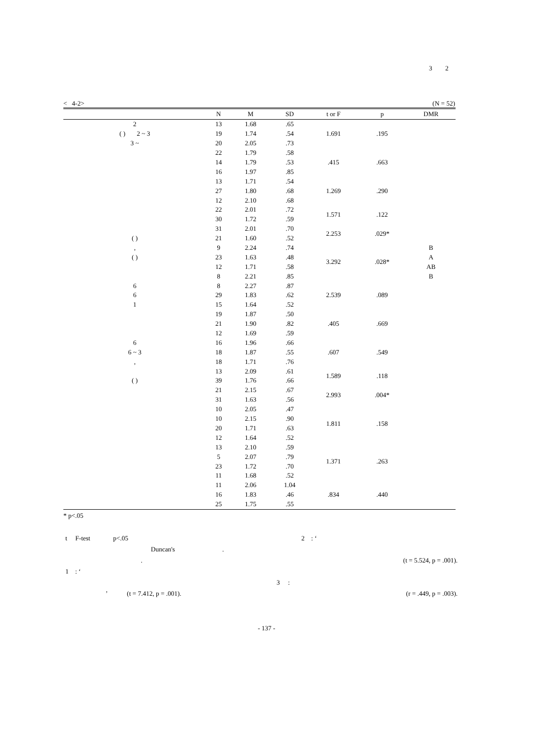3 2
< 4-2> (N = 52)
| | N | M | SD | t or F | p | DMR |
| --- | --- | --- | --- | --- | --- | --- |
| 2 | 13 | 1.68 | .65 | 1.691 | .195 | |
| ( ) 2 ~ 3 | 19 | 1.74 | .54 | | | |
| 3 ~ | 20 | 2.05 | .73 | | | |
| | 22 | 1.79 | .58 | .415 | .663 | |
| | 14 | 1.79 | .53 | | | |
| | 16 | 1.97 | .85 | | | |
| | 13 | 1.71 | .54 | 1.269 | .290 | |
| | 27 | 1.80 | .68 | | | |
| | 12 | 2.10 | .68 | | | |
| | 22 | 2.01 | .72 | 1.571 | .122 | |
| | 30 | 1.72 | .59 | | | |
| | 31 | 2.01 | .70 | 2.253 | .029* | |
| ( ) | 21 | 1.60 | .52 | | | |
| , | 9 | 2.24 | .74 | 3.292 | .028* | B |
| ( ) | 23 | 1.63 | .48 | | | A |
| | 12 | 1.71 | .58 | | | AB |
| | 8 | 2.21 | .85 | | | B |
| 6 | 8 | 2.27 | .87 | 2.539 | .089 | |
| 6 | 29 | 1.83 | .62 | | | |
| 1 | 15 | 1.64 | .52 | | | |
| | 19 | 1.87 | .50 | .405 | .669 | |
| | 21 | 1.90 | .82 | | | |
| | 12 | 1.69 | .59 | | | |
| 6 | 16 | 1.96 | .66 | .607 | .549 | |
| 6 ~ 3 | 18 | 1.87 | .55 | | | |
| , | 18 | 1.71 | .76 | | | |
| | 13 | 2.09 | .61 | 1.589 | .118 | |
| ( ) | 39 | 1.76 | .66 | | | |
| | 21 | 2.15 | .67 | 2.993 | .004* | |
| | 31 | 1.63 | .56 | | | |
| | 10 | 2.05 | .47 | 1.811 | .158 | |
| | 10 | 2.15 | .90 | | | |
| | 20 | 1.71 | .63 | | | |
| | 12 | 1.64 | .52 | | | |
| | 13 | 2.10 | .59 | 1.371 | .263 | |
| | 5 | 2.07 | .79 | | | |
| | 23 | 1.72 | .70 | | | |
| | 11 | 1.68 | .52 | | | |
| | 11 | 2.06 | 1.04 | .834 | .440 | |
| | 16 | 1.83 | .46 | | | |
| | 25 | 1.75 | .55 | | | |
* p<.05
t F-test p<.05 2 : ‘
Duncan's .
. (t = 5.524, p = .001).
1 : ‘
3 :
’ (t = 7.412, p = .001). (r = .449, p = .003).
- 137 -